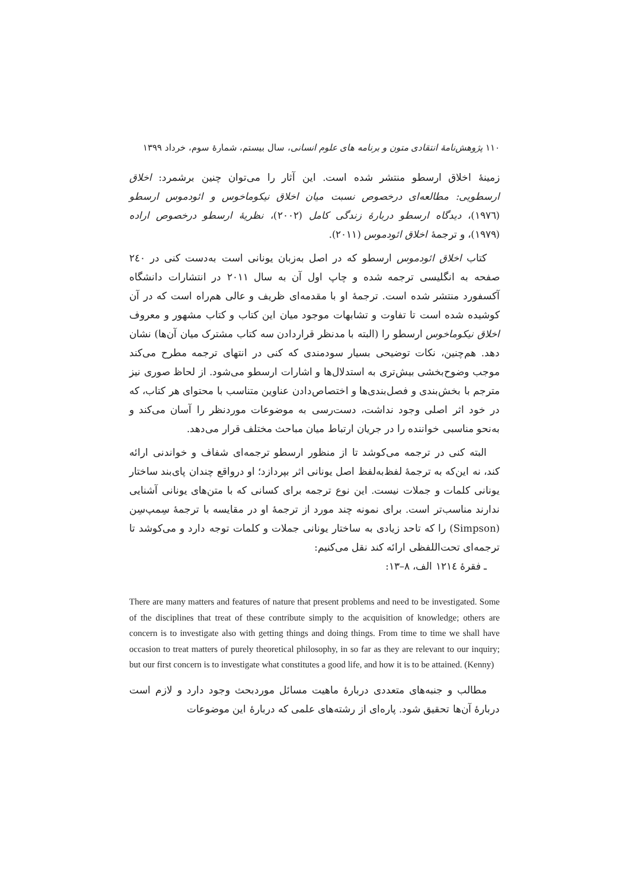۱۱۰ پژوهش‌نامهٔ انتقادی متون و برنامه های علوم انسانی، سال بیستم، شمارهٔ سوم، خرداد ۱۳۹۹
زمینهٔ اخلاق ارسطو منتشر شده است. این آثار را می‌توان چنین برشمرد: اخلاق ارسطویی: مطالعه‌ای درخصوص نسبت میان اخلاق نیکوماخوس و ائودموس ارسطو (۱۹۷٦)، دیدگاه ارسطو دربارهٔ زندگی کامل (۲۰۰۲)، نظریهٔ ارسطو درخصوص اراده (۱۹۷۹)، و ترجمهٔ اخلاق ائودموس (۲۰۱۱).
کتاب اخلاق ائودموس ارسطو که در اصل به‌زبان یونانی است به‌دست کنی در ۲٤۰ صفحه به انگلیسی ترجمه شده و چاپ اول آن به سال ۲۰۱۱ در انتشارات دانشگاه آکسفورد منتشر شده است. ترجمهٔ او با مقدمه‌ای ظریف و عالی هم‌راه است که در آن کوشیده شده است تا تفاوت و تشابهات موجود میان این کتاب و کتاب مشهور و معروف اخلاق نیکوماخوس ارسطو را (البته با مدنظر قراردادن سه کتاب مشترک میان آن‌ها) نشان دهد. هم‌چنین، نکات توضیحی بسیار سودمندی که کنی در انتهای ترجمه مطرح می‌کند موجب وضوح‌بخشی بیش‌تری به استدلال‌ها و اشارات ارسطو می‌شود. از لحاظ صوری نیز مترجم با بخش‌بندی و فصل‌بندی‌ها و اختصاص‌دادن عناوین متناسب با محتوای هر کتاب، که در خود اثر اصلی وجود نداشت، دست‌رسی به موضوعات موردنظر را آسان می‌کند و به‌نحو مناسبی خواننده را در جریان ارتباط میان مباحث مختلف قرار می‌دهد.
البته کنی در ترجمه می‌کوشد تا از منظور ارسطو ترجمه‌ای شفاف و خواندنی ارائه کند، نه این‌که به ترجمهٔ لفظ‌به‌لفظ اصل یونانی اثر بپردازد؛ او درواقع چندان پای‌بند ساختار یونانی کلمات و جملات نیست. این نوع ترجمه برای کسانی که با متن‌های یونانی آشنایی ندارند مناسب‌تر است. برای نمونه چند مورد از ترجمهٔ او در مقایسه با ترجمهٔ سِمپ‌سِن (Simpson) را که تاحد زیادی به ساختار یونانی جملات و کلمات توجه دارد و می‌کوشد تا ترجمه‌ای تحت‌اللفظی ارائه کند نقل می‌کنیم:
ـ فقرهٔ ۱۲۱٤ الف، ۸–۱۳:
There are many matters and features of nature that present problems and need to be investigated. Some of the disciplines that treat of these contribute simply to the acquisition of knowledge; others are concern is to investigate also with getting things and doing things. From time to time we shall have occasion to treat matters of purely theoretical philosophy, in so far as they are relevant to our inquiry; but our first concern is to investigate what constitutes a good life, and how it is to be attained. (Kenny)
مطالب و جنبه‌های متعددی دربارهٔ ماهیت مسائل موردبحث وجود دارد و لازم است دربارهٔ آن‌ها تحقیق شود. پاره‌ای از رشته‌های علمی که دربارهٔ این موضوعات